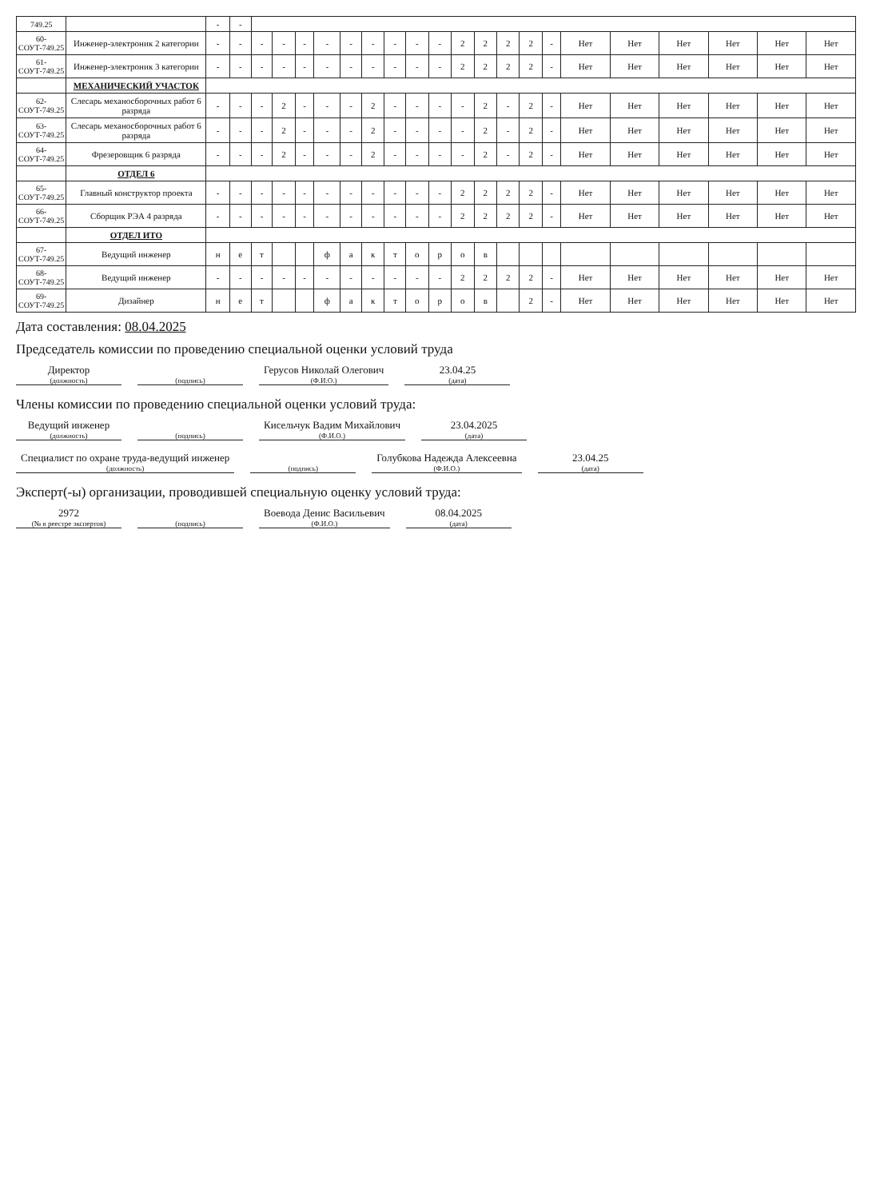| 749.25 | | - | - | | | | | | | | | | | | | | | | | | | | |
| 60-СОУТ-749.25 | Инженер-электроник 2 категории | - | - | - | - | - | - | - | - | - | - | - | 2 | 2 | 2 | 2 | - | Нет | Нет | Нет | Нет | Нет | Нет |
| 61-СОУТ-749.25 | Инженер-электроник 3 категории | - | - | - | - | - | - | - | - | - | - | - | 2 | 2 | 2 | 2 | - | Нет | Нет | Нет | Нет | Нет | Нет |
| | МЕХАНИЧЕСКИЙ УЧАСТОК | | | | | | | | | | | | | | | | | | | | | | |
| 62-СОУТ-749.25 | Слесарь механосборочных работ 6 разряда | - | - | - | 2 | - | - | - | 2 | - | - | - | - | 2 | - | 2 | - | Нет | Нет | Нет | Нет | Нет | Нет |
| 63-СОУТ-749.25 | Слесарь механосборочных работ 6 разряда | - | - | - | 2 | - | - | - | 2 | - | - | - | - | 2 | - | 2 | - | Нет | Нет | Нет | Нет | Нет | Нет |
| 64-СОУТ-749.25 | Фрезеровщик 6 разряда | - | - | - | 2 | - | - | - | 2 | - | - | - | - | 2 | - | 2 | - | Нет | Нет | Нет | Нет | Нет | Нет |
| | ОТДЕЛ 6 | | | | | | | | | | | | | | | | | | | | | | |
| 65-СОУТ-749.25 | Главный конструктор проекта | - | - | - | - | - | - | - | - | - | - | - | 2 | 2 | 2 | 2 | - | Нет | Нет | Нет | Нет | Нет | Нет |
| 66-СОУТ-749.25 | Сборщик РЭА 4 разряда | - | - | - | - | - | - | - | - | - | - | - | 2 | 2 | 2 | 2 | - | Нет | Нет | Нет | Нет | Нет | Нет |
| | ОТДЕЛ ИТО | | | | | | | | | | | | | | | | | | | | | | |
| 67-СОУТ-749.25 | Ведущий инженер | н | е | т | | | ф | а | к | т | о | р | о | в | | | | | | | | | |
| 68-СОУТ-749.25 | Ведущий инженер | - | - | - | - | - | - | - | - | - | - | - | 2 | 2 | 2 | 2 | - | Нет | Нет | Нет | Нет | Нет | Нет |
| 69-СОУТ-749.25 | Дизайнер | н | е | т | | | ф | а | к | т | о | р | о | в | | 2 | - | Нет | Нет | Нет | Нет | Нет | Нет |
Дата составления: 08.04.2025
Председатель комиссии по проведению специальной оценки условий труда
Директор
(должность)
(подпись)
Герусов Николай Олегович
(Ф.И.О.)
23.04.25
(дата)
Члены комиссии по проведению специальной оценки условий труда:
Ведущий инженер
(должность)
(подпись)
Кисельчук Вадим Михайлович
(Ф.И.О.)
23.04.2025
(дата)
Специалист по охране труда-ведущий инженер
(должность)
(подпись)
Голубкова Надежда Алексеевна
(Ф.И.О.)
23.04.25
(дата)
Эксперт(-ы) организации, проводившей специальную оценку условий труда:
2972
(№ в реестре экспертов)
(подпись)
Воевода Денис Васильевич
(Ф.И.О.)
08.04.2025
(дата)